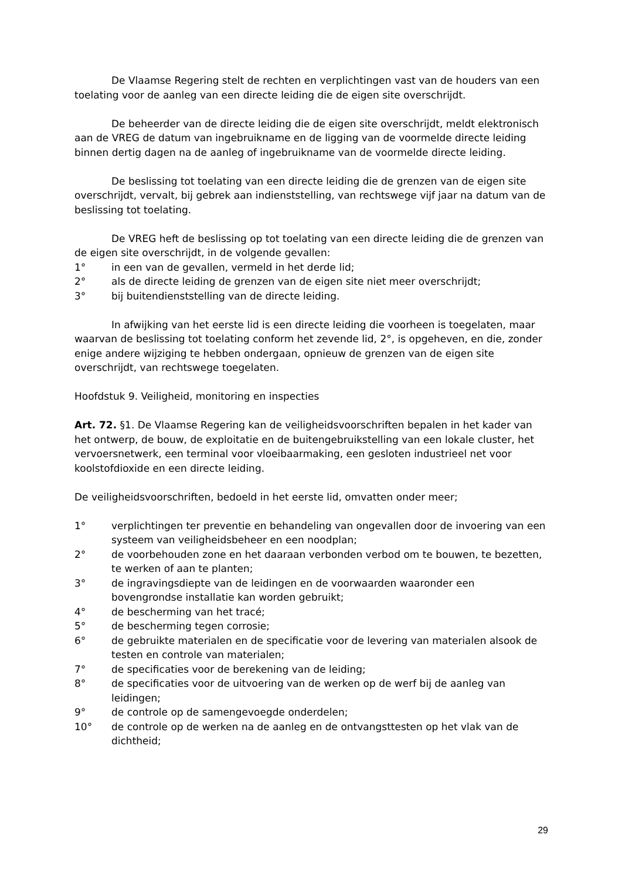De Vlaamse Regering stelt de rechten en verplichtingen vast van de houders van een toelating voor de aanleg van een directe leiding die de eigen site overschrijdt.
De beheerder van de directe leiding die de eigen site overschrijdt, meldt elektronisch aan de VREG de datum van ingebruikname en de ligging van de voormelde directe leiding binnen dertig dagen na de aanleg of ingebruikname van de voormelde directe leiding.
De beslissing tot toelating van een directe leiding die de grenzen van de eigen site overschrijdt, vervalt, bij gebrek aan indienststelling, van rechtswege vijf jaar na datum van de beslissing tot toelating.
De VREG heft de beslissing op tot toelating van een directe leiding die de grenzen van de eigen site overschrijdt, in de volgende gevallen:
1° in een van de gevallen, vermeld in het derde lid;
2° als de directe leiding de grenzen van de eigen site niet meer overschrijdt;
3° bij buitendienststelling van de directe leiding.
In afwijking van het eerste lid is een directe leiding die voorheen is toegelaten, maar waarvan de beslissing tot toelating conform het zevende lid, 2°, is opgeheven, en die, zonder enige andere wijziging te hebben ondergaan, opnieuw de grenzen van de eigen site overschrijdt, van rechtswege toegelaten.
Hoofdstuk 9. Veiligheid, monitoring en inspecties
Art. 72. §1. De Vlaamse Regering kan de veiligheidsvoorschriften bepalen in het kader van het ontwerp, de bouw, de exploitatie en de buitengebruikstelling van een lokale cluster, het vervoersnetwerk, een terminal voor vloeibaarmaking, een gesloten industrieel net voor koolstofdioxide en een directe leiding.
De veiligheidsvoorschriften, bedoeld in het eerste lid, omvatten onder meer;
1° verplichtingen ter preventie en behandeling van ongevallen door de invoering van een systeem van veiligheidsbeheer en een noodplan;
2° de voorbehouden zone en het daaraan verbonden verbod om te bouwen, te bezetten, te werken of aan te planten;
3° de ingravingsdiepte van de leidingen en de voorwaarden waaronder een bovengrondse installatie kan worden gebruikt;
4° de bescherming van het tracé;
5° de bescherming tegen corrosie;
6° de gebruikte materialen en de specificatie voor de levering van materialen alsook de testen en controle van materialen;
7° de specificaties voor de berekening van de leiding;
8° de specificaties voor de uitvoering van de werken op de werf bij de aanleg van leidingen;
9° de controle op de samengevoegde onderdelen;
10° de controle op de werken na de aanleg en de ontvangsttesten op het vlak van de dichtheid;
29